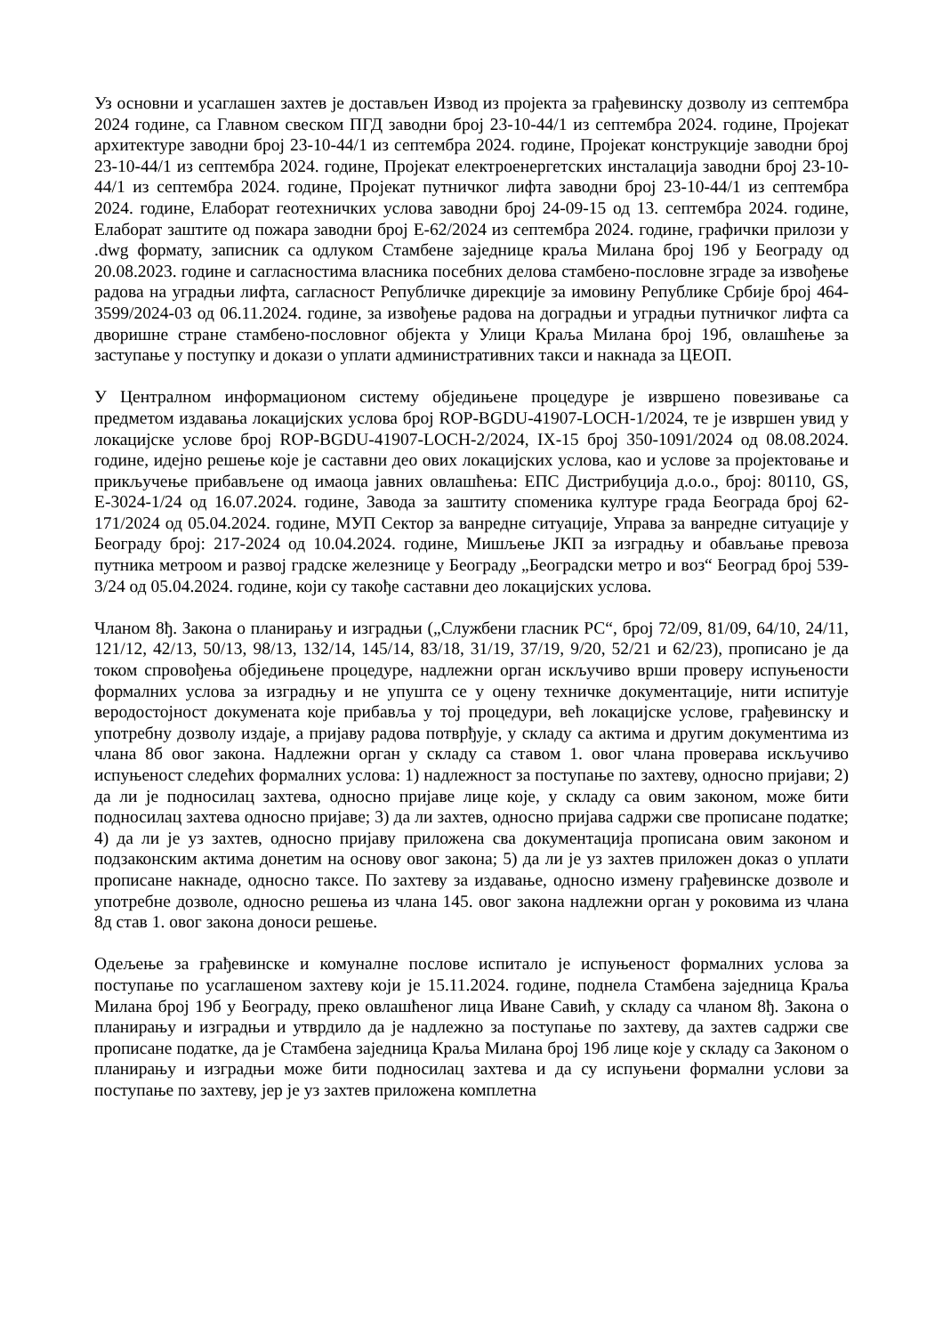Уз основни и усаглашен захтев је достављен Извод из пројекта за грађевинску дозволу из септембра 2024 године, са Главном свеском ПГД заводни број 23-10-44/1 из септембра 2024. године, Пројекат архитектуре заводни број 23-10-44/1 из септембра 2024. године, Пројекат конструкције заводни број 23-10-44/1 из септембра 2024. године, Пројекат електроенергетских инсталација заводни број 23-10-44/1 из септембра 2024. године, Пројекат путничког лифта заводни број 23-10-44/1 из септембра 2024. године, Елаборат геотехничких услова заводни број 24-09-15 од 13. септембра 2024. године, Елаборат заштите од пожара заводни број Е-62/2024 из септембра 2024. године, графички прилози у .dwg формату, записник са одлуком Стамбене заједнице краља Милана број 19б у Београду од 20.08.2023. године и сагласностима власника посебних делова стамбено-пословне зграде за извођење радова на уградњи лифта, сагласност Републичке дирекције за имовину Републике Србије број 464-3599/2024-03 од 06.11.2024. године, за извођење радова на доградњи и уградњи путничког лифта са дворишне стране стамбено-пословног објекта у Улици Краља Милана број 19б, овлашћење за заступање у поступку и докази о уплати административних такси и накнада за ЦЕОП.
У Централном информационом систему обједињене процедуре је извршено повезивање са предметом издавања локацијских услова број ROP-BGDU-41907-LOCH-1/2024, те је извршен увид у локацијске услове број ROP-BGDU-41907-LOCH-2/2024, IX-15 број 350-1091/2024 од 08.08.2024. године, идејно решење које је саставни део ових локацијских услова, као и услове за пројектовање и прикључење прибављене од имаоца јавних овлашћења: ЕПС Дистрибуција д.о.о., број: 80110, GS, Е-3024-1/24 од 16.07.2024. године, Завода за заштиту споменика културе града Београда број 62-171/2024 од 05.04.2024. године, МУП Сектор за ванредне ситуације, Управа за ванредне ситуације у Београду број: 217-2024 од 10.04.2024. године, Мишљење ЈКП за изградњу и обављање превоза путника метроом и развој градске железнице у Београду „Београдски метро и воз“ Београд број 539-3/24 од 05.04.2024. године, који су такође саставни део локацијских услова.
Чланом 8ђ. Закона о планирању и изградњи („Службени гласник РС“, број 72/09, 81/09, 64/10, 24/11, 121/12, 42/13, 50/13, 98/13, 132/14, 145/14, 83/18, 31/19, 37/19, 9/20, 52/21 и 62/23), прописано је да током спровођења обједињене процедуре, надлежни орган искључиво врши проверу испуњености формалних услова за изградњу и не упушта се у оцену техничке документације, нити испитује веродостојност докумената које прибавља у тој процедури, већ локацијске услове, грађевинску и употребну дозволу издаје, а пријаву радова потврђује, у складу са актима и другим документима из члана 8б овог закона. Надлежни орган у складу са ставом 1. овог члана проверава искључиво испуњеност следећих формалних услова: 1) надлежност за поступање по захтеву, односно пријави; 2) да ли је подносилац захтева, односно пријаве лице које, у складу са овим законом, може бити подносилац захтева односно пријаве; 3) да ли захтев, односно пријава садржи све прописане податке; 4) да ли је уз захтев, односно пријаву приложена сва документација прописана овим законом и подзаконским актима донетим на основу овог закона; 5) да ли је уз захтев приложен доказ о уплати прописане накнаде, односно таксе. По захтеву за издавање, односно измену грађевинске дозволе и употребне дозволе, односно решења из члана 145. овог закона надлежни орган у роковима из члана 8д став 1. овог закона доноси решење.
Одељење за грађевинске и комуналне послове испитало је испуњеност формалних услова за поступање по усаглашеном захтеву који је 15.11.2024. године, поднела Стамбена заједница Краља Милана број 19б у Београду, преко овлашћеног лица Иване Савић, у складу са чланом 8ђ. Закона о планирању и изградњи и утврдило да је надлежно за поступање по захтеву, да захтев садржи све прописане податке, да је Стамбена заједница Краља Милана број 19б лице које у складу са Законом о планирању и изградњи може бити подносилац захтева и да су испуњени формални услови за поступање по захтеву, јер је уз захтев приложена комплетна